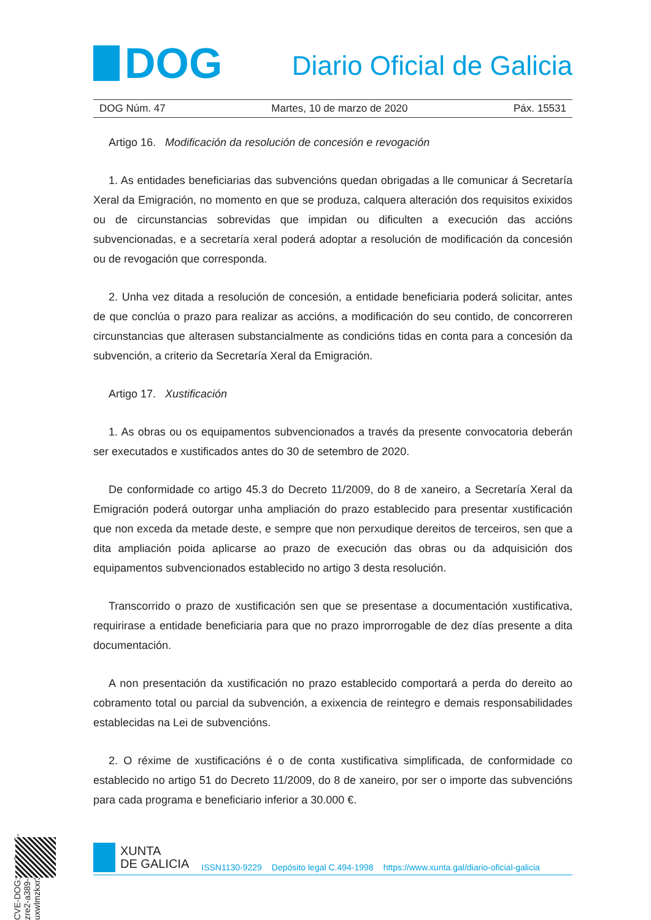DOG
Diario Oficial de Galicia
DOG Núm. 47 Martes, 10 de marzo de 2020 Páx. 15531
Artigo 16. Modificación da resolución de concesión e revogación
1. As entidades beneficiarias das subvencións quedan obrigadas a lle comunicar á Secretaría Xeral da Emigración, no momento en que se produza, calquera alteración dos requisitos exixidos ou de circunstancias sobrevidas que impidan ou dificulten a execución das accións subvencionadas, e a secretaría xeral poderá adoptar a resolución de modificación da concesión ou de revogación que corresponda.
2. Unha vez ditada a resolución de concesión, a entidade beneficiaria poderá solicitar, antes de que conclúa o prazo para realizar as accións, a modificación do seu contido, de concorreren circunstancias que alterasen substancialmente as condicións tidas en conta para a concesión da subvención, a criterio da Secretaría Xeral da Emigración.
Artigo 17. Xustificación
1. As obras ou os equipamentos subvencionados a través da presente convocatoria deberán ser executados e xustificados antes do 30 de setembro de 2020.
De conformidade co artigo 45.3 do Decreto 11/2009, do 8 de xaneiro, a Secretaría Xeral da Emigración poderá outorgar unha ampliación do prazo establecido para presentar xustificación que non exceda da metade deste, e sempre que non perxudique dereitos de terceiros, sen que a dita ampliación poida aplicarse ao prazo de execución das obras ou da adquisición dos equipamentos subvencionados establecido no artigo 3 desta resolución.
Transcorrido o prazo de xustificación sen que se presentase a documentación xustificativa, requirirase a entidade beneficiaria para que no prazo improrrogable de dez días presente a dita documentación.
A non presentación da xustificación no prazo establecido comportará a perda do dereito ao cobramento total ou parcial da subvención, a exixencia de reintegro e demais responsabilidades establecidas na Lei de subvencións.
2. O réxime de xustificacións é o de conta xustificativa simplificada, de conformidade co establecido no artigo 51 do Decreto 11/2009, do 8 de xaneiro, por ser o importe das subvencións para cada programa e beneficiario inferior a 30.000 €.
CVE-DOG: nao3cwv9-zre2-a389-ahh7-uxwlmzkxr3b4
XUNTA
DE GALICIA
ISSN1130-9229 Depósito legal C.494-1998 https://www.xunta.gal/diario-oficial-galicia